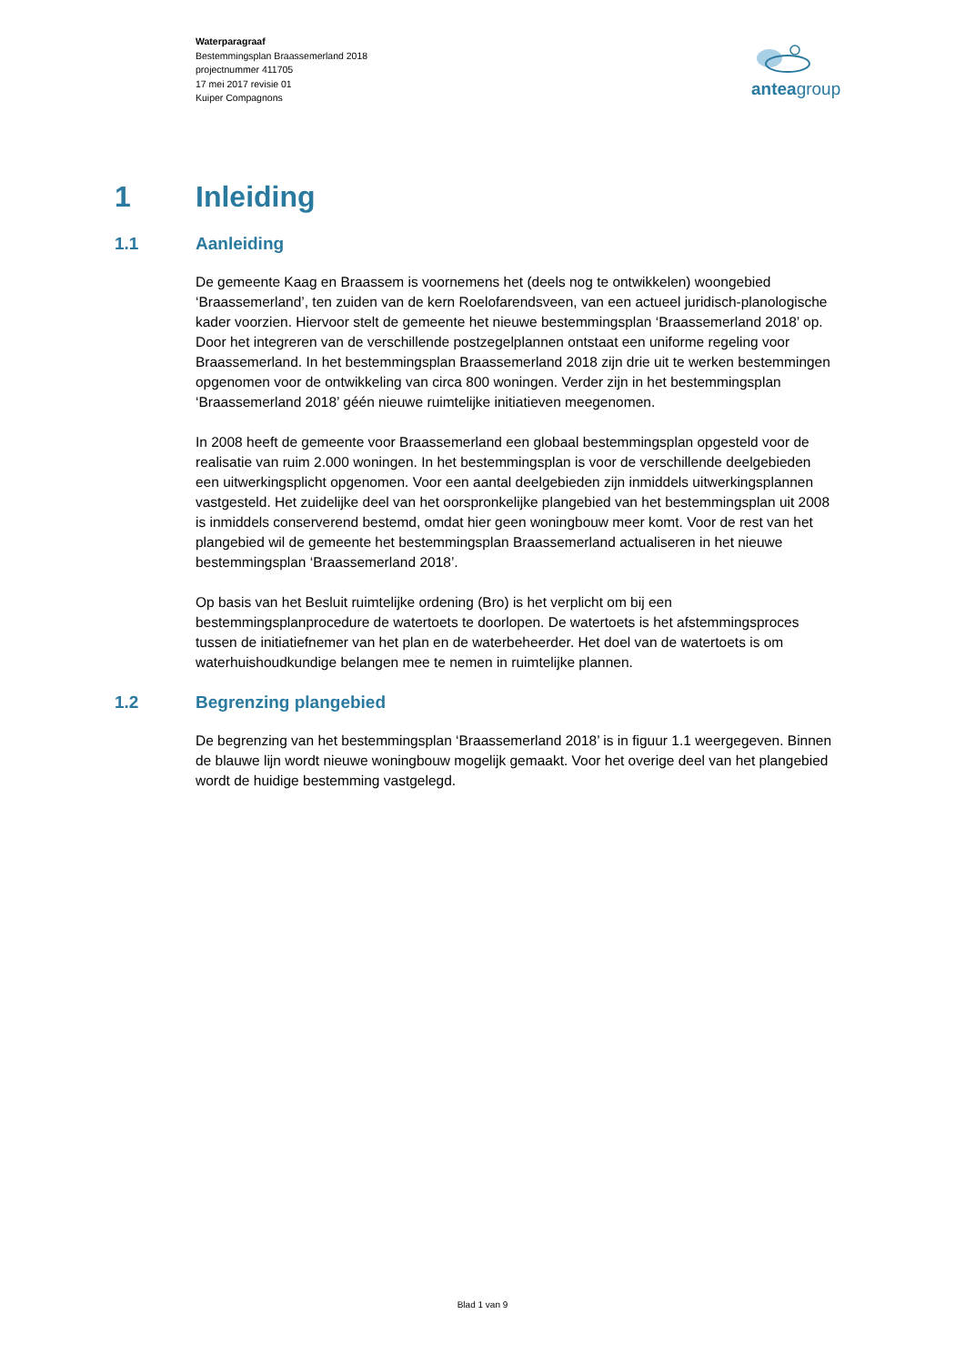Waterparagraaf
Bestemmingsplan Braassemerland 2018
projectnummer 411705
17 mei 2017 revisie 01
Kuiper Compagnons
anteagroup
1 Inleiding
1.1 Aanleiding
De gemeente Kaag en Braassem is voornemens het (deels nog te ontwikkelen) woongebied ‘Braassemerland’, ten zuiden van de kern Roelofarendsveen, van een actueel juridisch-planologische kader voorzien. Hiervoor stelt de gemeente het nieuwe bestemmingsplan ‘Braassemerland 2018’ op. Door het integreren van de verschillende postzegelplannen ontstaat een uniforme regeling voor Braassemerland. In het bestemmingsplan Braassemerland 2018 zijn drie uit te werken bestemmingen opgenomen voor de ontwikkeling van circa 800 woningen. Verder zijn in het bestemmingsplan ‘Braassemerland 2018’ géén nieuwe ruimtelijke initiatieven meegenomen.
In 2008 heeft de gemeente voor Braassemerland een globaal bestemmingsplan opgesteld voor de realisatie van ruim 2.000 woningen. In het bestemmingsplan is voor de verschillende deelgebieden een uitwerkingsplicht opgenomen. Voor een aantal deelgebieden zijn inmiddels uitwerkingsplannen vastgesteld. Het zuidelijke deel van het oorspronkelijke plangebied van het bestemmingsplan uit 2008 is inmiddels conserverend bestemd, omdat hier geen woningbouw meer komt. Voor de rest van het plangebied wil de gemeente het bestemmingsplan Braassemerland actualiseren in het nieuwe bestemmingsplan ‘Braassemerland 2018’.
Op basis van het Besluit ruimtelijke ordening (Bro) is het verplicht om bij een bestemmingsplanprocedure de watertoets te doorlopen. De watertoets is het afstemmingsproces tussen de initiatiefnemer van het plan en de waterbeheerder. Het doel van de watertoets is om waterhuishoudkundige belangen mee te nemen in ruimtelijke plannen.
1.2 Begrenzing plangebied
De begrenzing van het bestemmingsplan ‘Braassemerland 2018’ is in figuur 1.1 weergegeven. Binnen de blauwe lijn wordt nieuwe woningbouw mogelijk gemaakt. Voor het overige deel van het plangebied wordt de huidige bestemming vastgelegd.
Blad 1 van 9